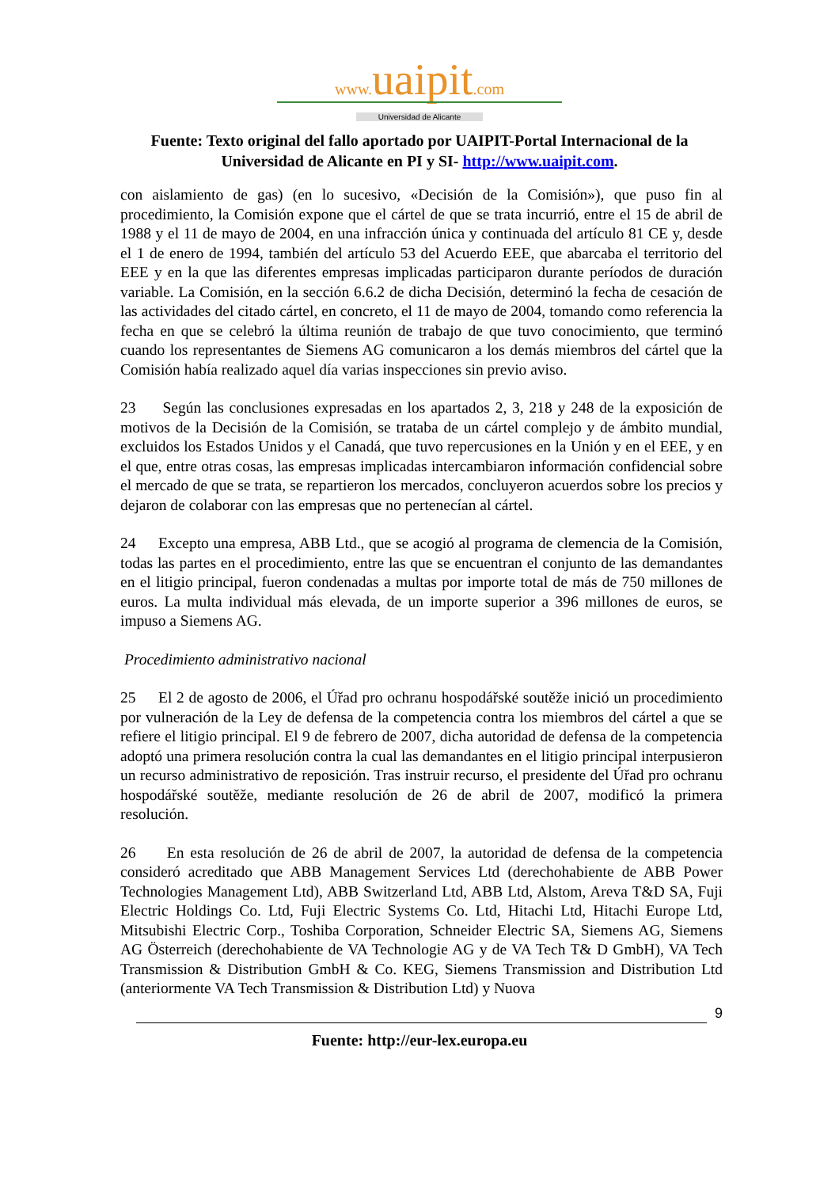www. uaipit.com
Universidad de Alicante
Fuente: Texto original del fallo aportado por UAIPIT-Portal Internacional de la Universidad de Alicante en PI y SI- http://www.uaipit.com.
con aislamiento de gas) (en lo sucesivo, «Decisión de la Comisión»), que puso fin al procedimiento, la Comisión expone que el cártel de que se trata incurrió, entre el 15 de abril de 1988 y el 11 de mayo de 2004, en una infracción única y continuada del artículo 81 CE y, desde el 1 de enero de 1994, también del artículo 53 del Acuerdo EEE, que abarcaba el territorio del EEE y en la que las diferentes empresas implicadas participaron durante períodos de duración variable. La Comisión, en la sección 6.6.2 de dicha Decisión, determinó la fecha de cesación de las actividades del citado cártel, en concreto, el 11 de mayo de 2004, tomando como referencia la fecha en que se celebró la última reunión de trabajo de que tuvo conocimiento, que terminó cuando los representantes de Siemens AG comunicaron a los demás miembros del cártel que la Comisión había realizado aquel día varias inspecciones sin previo aviso.
23 Según las conclusiones expresadas en los apartados 2, 3, 218 y 248 de la exposición de motivos de la Decisión de la Comisión, se trataba de un cártel complejo y de ámbito mundial, excluidos los Estados Unidos y el Canadá, que tuvo repercusiones en la Unión y en el EEE, y en el que, entre otras cosas, las empresas implicadas intercambiaron información confidencial sobre el mercado de que se trata, se repartieron los mercados, concluyeron acuerdos sobre los precios y dejaron de colaborar con las empresas que no pertenecían al cártel.
24 Excepto una empresa, ABB Ltd., que se acogió al programa de clemencia de la Comisión, todas las partes en el procedimiento, entre las que se encuentran el conjunto de las demandantes en el litigio principal, fueron condenadas a multas por importe total de más de 750 millones de euros. La multa individual más elevada, de un importe superior a 396 millones de euros, se impuso a Siemens AG.
Procedimiento administrativo nacional
25 El 2 de agosto de 2006, el Úřad pro ochranu hospodářské soutěže inició un procedimiento por vulneración de la Ley de defensa de la competencia contra los miembros del cártel a que se refiere el litigio principal. El 9 de febrero de 2007, dicha autoridad de defensa de la competencia adoptó una primera resolución contra la cual las demandantes en el litigio principal interpusieron un recurso administrativo de reposición. Tras instruir recurso, el presidente del Úřad pro ochranu hospodářské soutěže, mediante resolución de 26 de abril de 2007, modificó la primera resolución.
26 En esta resolución de 26 de abril de 2007, la autoridad de defensa de la competencia consideró acreditado que ABB Management Services Ltd (derechohabiente de ABB Power Technologies Management Ltd), ABB Switzerland Ltd, ABB Ltd, Alstom, Areva T&D SA, Fuji Electric Holdings Co. Ltd, Fuji Electric Systems Co. Ltd, Hitachi Ltd, Hitachi Europe Ltd, Mitsubishi Electric Corp., Toshiba Corporation, Schneider Electric SA, Siemens AG, Siemens AG Österreich (derechohabiente de VA Technologie AG y de VA Tech T& D GmbH), VA Tech Transmission & Distribution GmbH & Co. KEG, Siemens Transmission and Distribution Ltd (anteriormente VA Tech Transmission & Distribution Ltd) y Nuova
9
Fuente: http://eur-lex.europa.eu